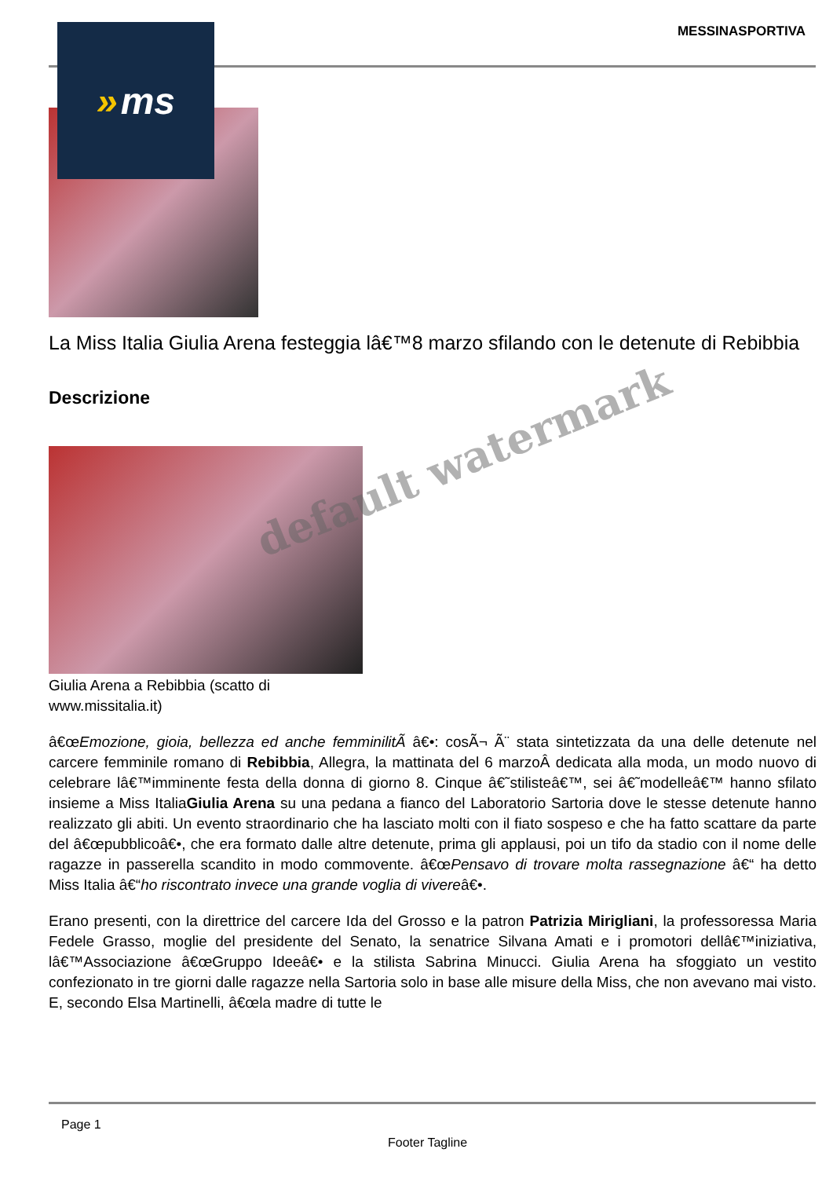MESSINASPORTIVA
La Miss Italia Giulia Arena festeggia lâ€™8 marzo sfilando con le detenute di Rebibbia
Descrizione
Giulia Arena a Rebibbia (scatto di www.missitalia.it)
â€œEmozione, gioia, bellezza ed anche femminilitÃ â€•: cosÃ¬ Ã¨ stata sintetizzata da una delle detenute nel carcere femminile romano di Rebibbia, Allegra, la mattinata del 6 marzoÂ dedicata alla moda, un modo nuovo di celebrare lâ€™imminente festa della donna di giorno 8. Cinque â€˜stilisteâ€™, sei â€˜modelleâ€™ hanno sfilato insieme a Miss ItaliaGiulia Arena su una pedana a fianco del Laboratorio Sartoria dove le stesse detenute hanno realizzato gli abiti. Un evento straordinario che ha lasciato molti con il fiato sospeso e che ha fatto scattare da parte del â€œpubblicoâ€•, che era formato dalle altre detenute, prima gli applausi, poi un tifo da stadio con il nome delle ragazze in passerella scandito in modo commovente. â€œPensavo di trovare molta rassegnazione â€“ ha detto Miss Italia â€“ho riscontrato invece una grande voglia di vivereâ€•.
Erano presenti, con la direttrice del carcere Ida del Grosso e la patron Patrizia Mirigliani, la professoressa Maria Fedele Grasso, moglie del presidente del Senato, la senatrice Silvana Amati e i promotori dellâ€™iniziativa, lâ€™Associazione â€œGruppo Ideeâ€• e la stilista Sabrina Minucci. Giulia Arena ha sfoggiato un vestito confezionato in tre giorni dalle ragazze nella Sartoria solo in base alle misure della Miss, che non avevano mai visto. E, secondo Elsa Martinelli, â€œla madre di tutte le
» ms
default watermark
Page 1
Footer Tagline